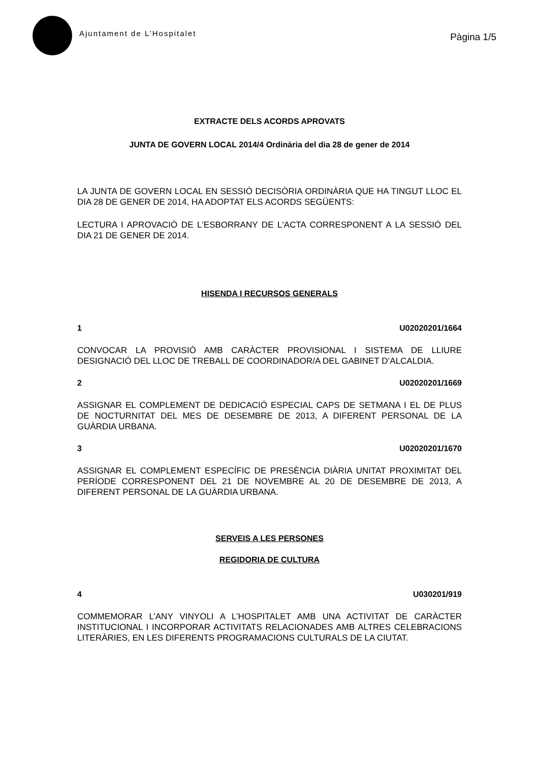Ajuntament de L’Hospitalet
Pàgina 1/5
EXTRACTE DELS ACORDS APROVATS
JUNTA DE GOVERN LOCAL 2014/4 Ordinària del dia 28 de gener de 2014
LA JUNTA DE GOVERN LOCAL EN SESSIÓ DECISÒRIA ORDINÀRIA QUE HA TINGUT LLOC EL DIA 28 DE GENER DE 2014, HA ADOPTAT ELS ACORDS SEGÜENTS:
LECTURA I APROVACIÓ DE L'ESBORRANY DE L'ACTA CORRESPONENT A LA SESSIÓ DEL DIA 21 DE GENER DE 2014.
HISENDA I RECURSOS GENERALS
1 U02020201/1664
CONVOCAR LA PROVISIÓ AMB CARÀCTER PROVISIONAL I SISTEMA DE LLIURE DESIGNACIÓ DEL LLOC DE TREBALL DE COORDINADOR/A DEL GABINET D’ALCALDIA.
2 U02020201/1669
ASSIGNAR EL COMPLEMENT DE DEDICACIÓ ESPECIAL CAPS DE SETMANA I EL DE PLUS DE NOCTURNITAT DEL MES DE DESEMBRE DE 2013, A DIFERENT PERSONAL DE LA GUÀRDIA URBANA.
3 U02020201/1670
ASSIGNAR EL COMPLEMENT ESPECÍFIC DE PRESÈNCIA DIÀRIA UNITAT PROXIMITAT DEL PERÍODE CORRESPONENT DEL 21 DE NOVEMBRE AL 20 DE DESEMBRE DE 2013, A DIFERENT PERSONAL DE LA GUÀRDIA URBANA.
SERVEIS A LES PERSONES
REGIDORIA DE CULTURA
4 U030201/919
COMMEMORAR L’ANY VINYOLI A L’HOSPITALET AMB UNA ACTIVITAT DE CARÀCTER INSTITUCIONAL I INCORPORAR ACTIVITATS RELACIONADES AMB ALTRES CELEBRACIONS LITERÀRIES, EN LES DIFERENTS PROGRAMACIONS CULTURALS DE LA CIUTAT.